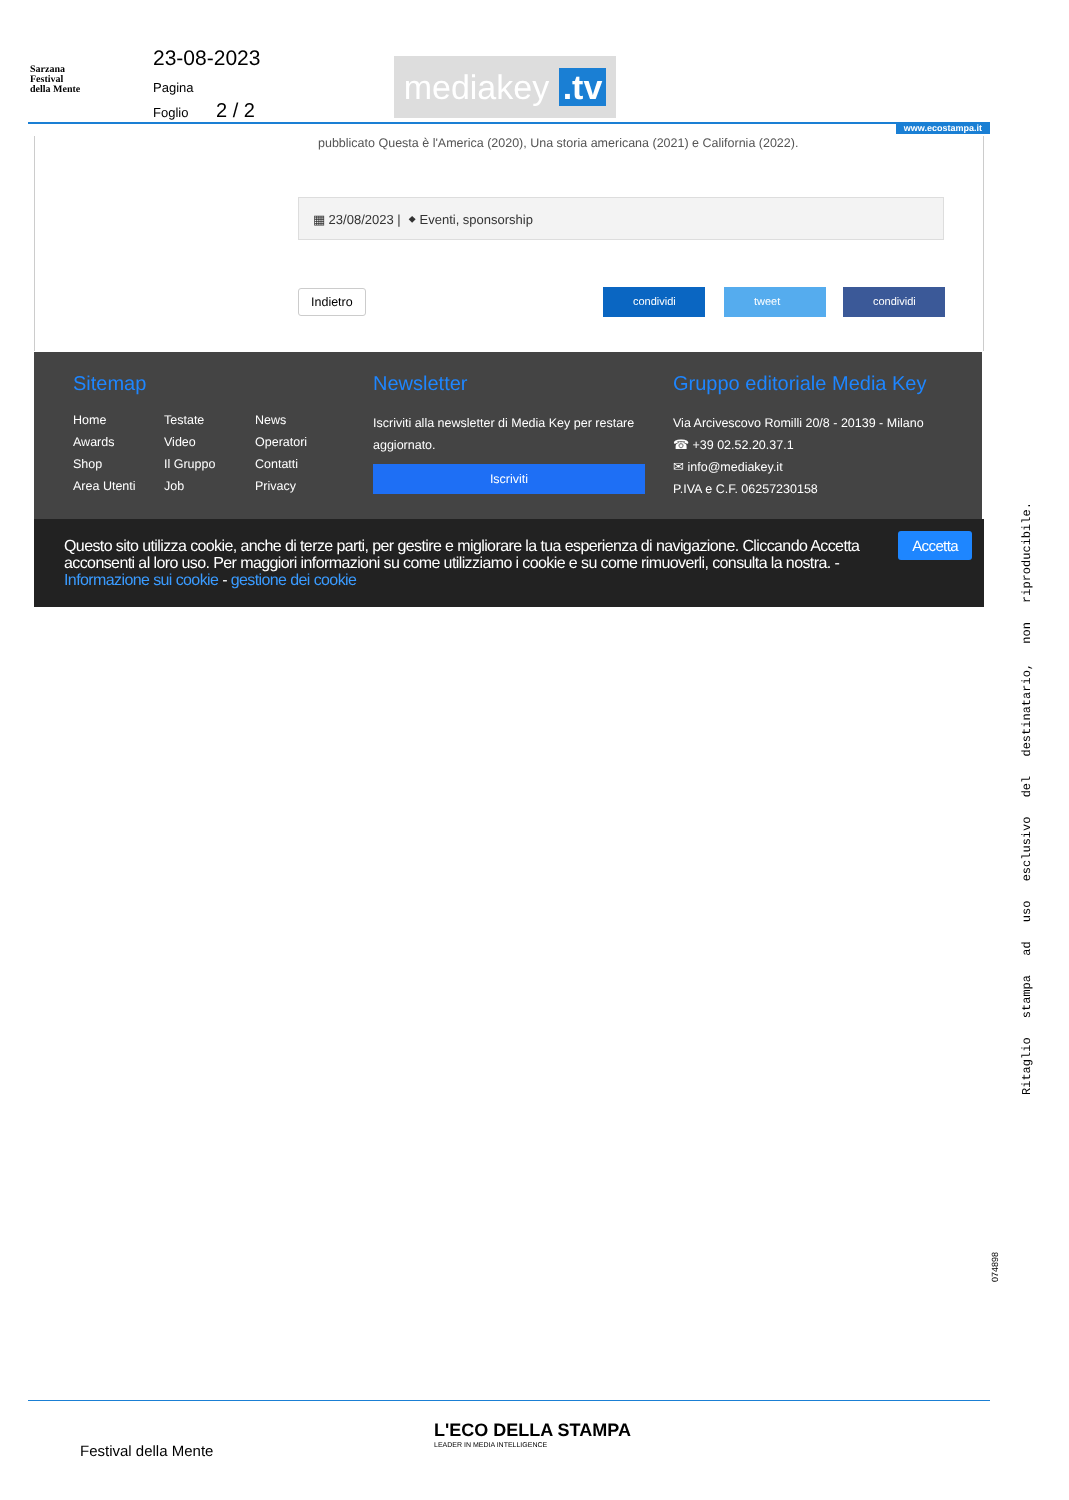Sarzana
Festival
della Mente
23-08-2023
Pagina
Foglio 2 / 2
mediakey .tv
www.ecostampa.it
pubblicato Questa è l'America (2020), Una storia americana (2021) e California (2022).
▦ 23/08/2023 | ⬥ Eventi, sponsorship
Indietro condividi tweet condividi
Sitemap
Home Testate News Awards Video Operatori Shop Il Gruppo Contatti Area Utenti Job Privacy
Newsletter
Iscriviti alla newsletter di Media Key per restare aggiornato.
Iscriviti
Gruppo editoriale Media Key
Via Arcivescovo Romilli 20/8 - 20139 - Milano
☎ +39 02.52.20.37.1
✉ info@mediakey.it
P.IVA e C.F. 06257230158
Questo sito utilizza cookie, anche di terze parti, per gestire e migliorare la tua esperienza di navigazione. Cliccando Accetta acconsenti al loro uso. Per maggiori informazioni su come utilizziamo i cookie e su come rimuoverli, consulta la nostra. - Informazione sui cookie - gestione dei cookie
Accetta
Ritaglio stampa ad uso esclusivo del destinatario, non riproducibile.
074898
Festival della Mente
L'ECO DELLA STAMPA
LEADER IN MEDIA INTELLIGENCE